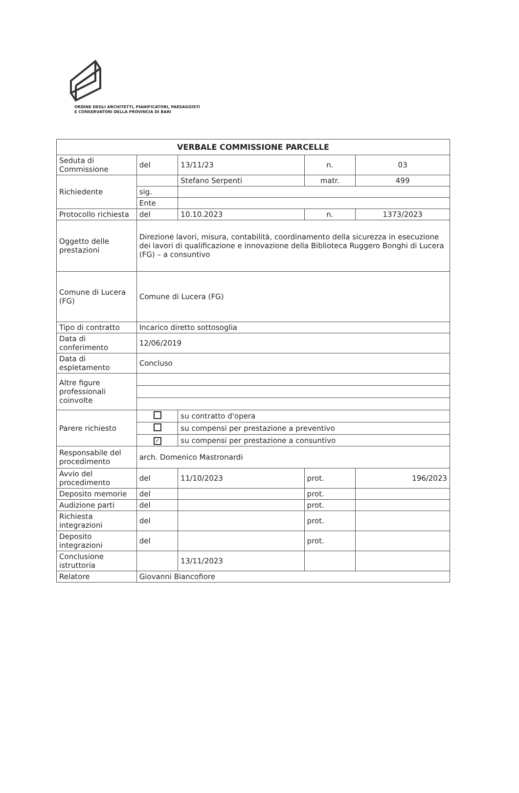ORDINE DEGLI ARCHITETTI, PIANIFICATORI, PAESAGGISTI
E CONSERVATORI DELLA PROVINCIA DI BARI
| VERBALE COMMISSIONE PARCELLE | | | | |
| --- | --- | --- | --- | --- |
| Seduta di Commissione | del | 13/11/23 | n. | 03 |
| Richiedente | | Stefano Serpenti | matr. | 499 |
| | sig. | | | |
| | Ente | | | |
| Protocollo richiesta | del | 10.10.2023 | n. | 1373/2023 |
| Oggetto delle prestazioni | Direzione lavori, misura, contabilità, coordinamento della sicurezza in esecuzione dei lavori di qualificazione e innovazione della Biblioteca Ruggero Bonghi di Lucera (FG) – a consuntivo | | | |
| Comune di Lucera (FG) | Comune di Lucera (FG) | | | |
| Tipo di contratto | Incarico diretto sottosoglia | | | |
| Data di conferimento | 12/06/2019 | | | |
| Data di espletamento | Concluso | | | |
| Altre figure professionali coinvolte | | | | |
| Parere richiesto | | su contratto d'opera | | |
| | | su compensi per prestazione a preventivo | | |
| | ✓ | su compensi per prestazione a consuntivo | | |
| Responsabile del procedimento | arch. Domenico Mastronardi | | | |
| Avvio del procedimento | del | 11/10/2023 | prot. | 196/2023 |
| Deposito memorie | del | | prot. | |
| Audizione parti | del | | prot. | |
| Richiesta integrazioni | del | | prot. | |
| Deposito integrazioni | del | | prot. | |
| Conclusione istruttoria | | 13/11/2023 | | |
| Relatore | Giovanni Biancofiore | | | |